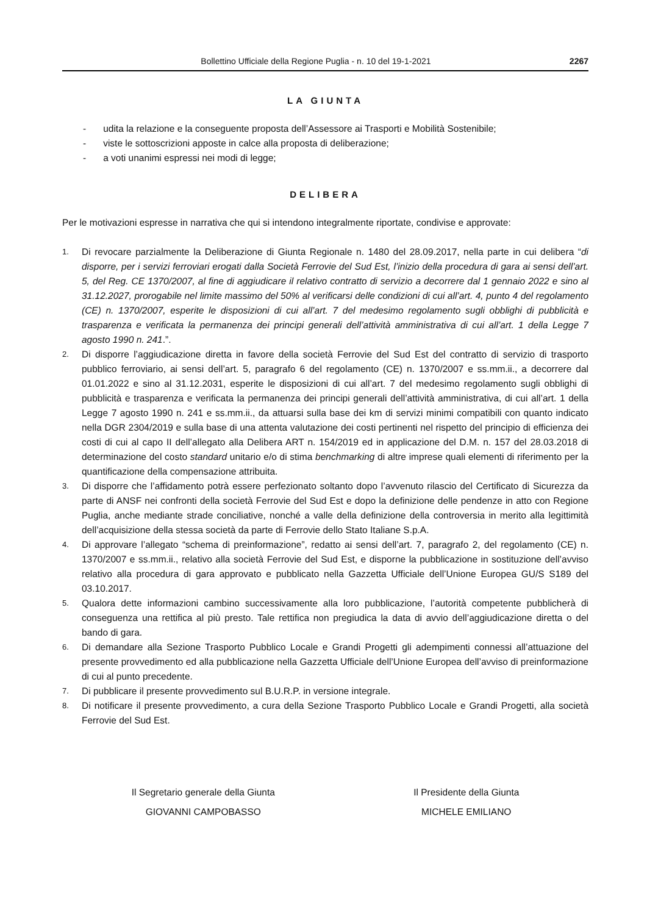Bollettino Ufficiale della Regione Puglia - n. 10 del 19-1-2021 2267
LA GIUNTA
- udita la relazione e la conseguente proposta dell’Assessore ai Trasporti e Mobilità Sostenibile;
- viste le sottoscrizioni apposte in calce alla proposta di deliberazione;
- a voti unanimi espressi nei modi di legge;
DELIBERA
Per le motivazioni espresse in narrativa che qui si intendono integralmente riportate, condivise e approvate:
1. Di revocare parzialmente la Deliberazione di Giunta Regionale n. 1480 del 28.09.2017, nella parte in cui delibera “di disporre, per i servizi ferroviari erogati dalla Società Ferrovie del Sud Est, l’inizio della procedura di gara ai sensi dell’art. 5, del Reg. CE 1370/2007, al fine di aggiudicare il relativo contratto di servizio a decorrere dal 1 gennaio 2022 e sino al 31.12.2027, prorogabile nel limite massimo del 50% al verificarsi delle condizioni di cui all’art. 4, punto 4 del regolamento (CE) n. 1370/2007, esperite le disposizioni di cui all’art. 7 del medesimo regolamento sugli obblighi di pubblicità e trasparenza e verificata la permanenza dei principi generali dell’attività amministrativa di cui all’art. 1 della Legge 7 agosto 1990 n. 241.”.
2. Di disporre l’aggiudicazione diretta in favore della società Ferrovie del Sud Est del contratto di servizio di trasporto pubblico ferroviario, ai sensi dell’art. 5, paragrafo 6 del regolamento (CE) n. 1370/2007 e ss.mm.ii., a decorrere dal 01.01.2022 e sino al 31.12.2031, esperite le disposizioni di cui all’art. 7 del medesimo regolamento sugli obblighi di pubblicità e trasparenza e verificata la permanenza dei principi generali dell’attività amministrativa, di cui all’art. 1 della Legge 7 agosto 1990 n. 241 e ss.mm.ii., da attuarsi sulla base dei km di servizi minimi compatibili con quanto indicato nella DGR 2304/2019 e sulla base di una attenta valutazione dei costi pertinenti nel rispetto del principio di efficienza dei costi di cui al capo II dell’allegato alla Delibera ART n. 154/2019 ed in applicazione del D.M. n. 157 del 28.03.2018 di determinazione del costo standard unitario e/o di stima benchmarking di altre imprese quali elementi di riferimento per la quantificazione della compensazione attribuita.
3. Di disporre che l’affidamento potrà essere perfezionato soltanto dopo l’avvenuto rilascio del Certificato di Sicurezza da parte di ANSF nei confronti della società Ferrovie del Sud Est e dopo la definizione delle pendenze in atto con Regione Puglia, anche mediante strade conciliative, nonché a valle della definizione della controversia in merito alla legittimità dell’acquisizione della stessa società da parte di Ferrovie dello Stato Italiane S.p.A.
4. Di approvare l’allegato “schema di preinformazione”, redatto ai sensi dell’art. 7, paragrafo 2, del regolamento (CE) n. 1370/2007 e ss.mm.ii., relativo alla società Ferrovie del Sud Est, e disporne la pubblicazione in sostituzione dell’avviso relativo alla procedura di gara approvato e pubblicato nella Gazzetta Ufficiale dell’Unione Europea GU/S S189 del 03.10.2017.
5. Qualora dette informazioni cambino successivamente alla loro pubblicazione, l’autorità competente pubblicherà di conseguenza una rettifica al più presto. Tale rettifica non pregiudica la data di avvio dell’aggiudicazione diretta o del bando di gara.
6. Di demandare alla Sezione Trasporto Pubblico Locale e Grandi Progetti gli adempimenti connessi all’attuazione del presente provvedimento ed alla pubblicazione nella Gazzetta Ufficiale dell’Unione Europea dell’avviso di preinformazione di cui al punto precedente.
7. Di pubblicare il presente provvedimento sul B.U.R.P. in versione integrale.
8. Di notificare il presente provvedimento, a cura della Sezione Trasporto Pubblico Locale e Grandi Progetti, alla società Ferrovie del Sud Est.
Il Segretario generale della Giunta
GIOVANNI CAMPOBASSO
Il Presidente della Giunta
MICHELE EMILIANO